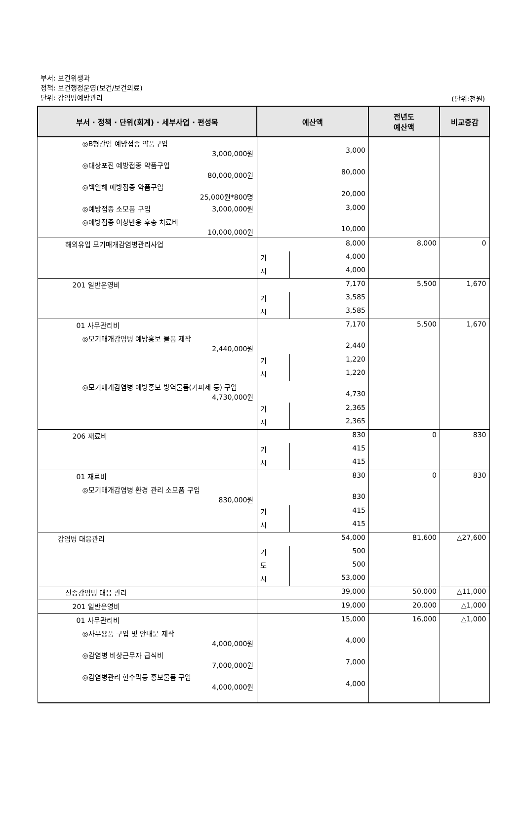부서: 보건위생과
정책: 보건행정운영(보건/보건의료)
단위: 감염병예방관리
(단위:천원)
| 부서 · 정책 · 단위(회계) · 세부사업 · 편성목 | 예산액 | | 전년도 예산액 | 비교증감 |
| --- | --- | --- | --- | --- |
| ◎B형간염 예방접종 약품구입 3,000,000원 | 3,000 | | | |
| ◎대상포진 예방접종 약품구입 80,000,000원 | 80,000 | | | |
| ◎백일해 예방접종 약품구입 25,000원*800명 | 20,000 | | | |
| ◎예방접종 소모품 구입 3,000,000원 | 3,000 | | | |
| ◎예방접종 이상반응 후송 치료비 10,000,000원 | 10,000 | | | |
| 해외유입 모기매개감염병관리사업 | 8,000 | | 8,000 | 0 |
| | 기 | 4,000 | | |
| | 시 | 4,000 | | |
| 201 일반운영비 | 7,170 | | 5,500 | 1,670 |
| | 기 | 3,585 | | |
| | 시 | 3,585 | | |
| 01 사무관리비 | 7,170 | | 5,500 | 1,670 |
| ◎모기매개감염병 예방홍보 물품 제작 2,440,000원 | 2,440 | | | |
| | 기 | 1,220 | | |
| | 시 | 1,220 | | |
| ◎모기매개감염병 예방홍보 방역물품(기피제 등) 구입 4,730,000원 | 4,730 | | | |
| | 기 | 2,365 | | |
| | 시 | 2,365 | | |
| 206 재료비 | 830 | | 0 | 830 |
| | 기 | 415 | | |
| | 시 | 415 | | |
| 01 재료비 | 830 | | 0 | 830 |
| ◎모기매개감염병 환경 관리 소모품 구입 830,000원 | 830 | | | |
| | 기 | 415 | | |
| | 시 | 415 | | |
| 감염병 대응관리 | 54,000 | | 81,600 | △27,600 |
| | 기 | 500 | | |
| | 도 | 500 | | |
| | 시 | 53,000 | | |
| 신종감염병 대응 관리 | 39,000 | | 50,000 | △11,000 |
| 201 일반운영비 | 19,000 | | 20,000 | △1,000 |
| 01 사무관리비 | 15,000 | | 16,000 | △1,000 |
| ◎사무용품 구입 및 안내문 제작 4,000,000원 | 4,000 | | | |
| ◎감염병 비상근무자 급식비 7,000,000원 | 7,000 | | | |
| ◎감염병관리 현수막등 홍보물품 구입 4,000,000원 | 4,000 | | | |